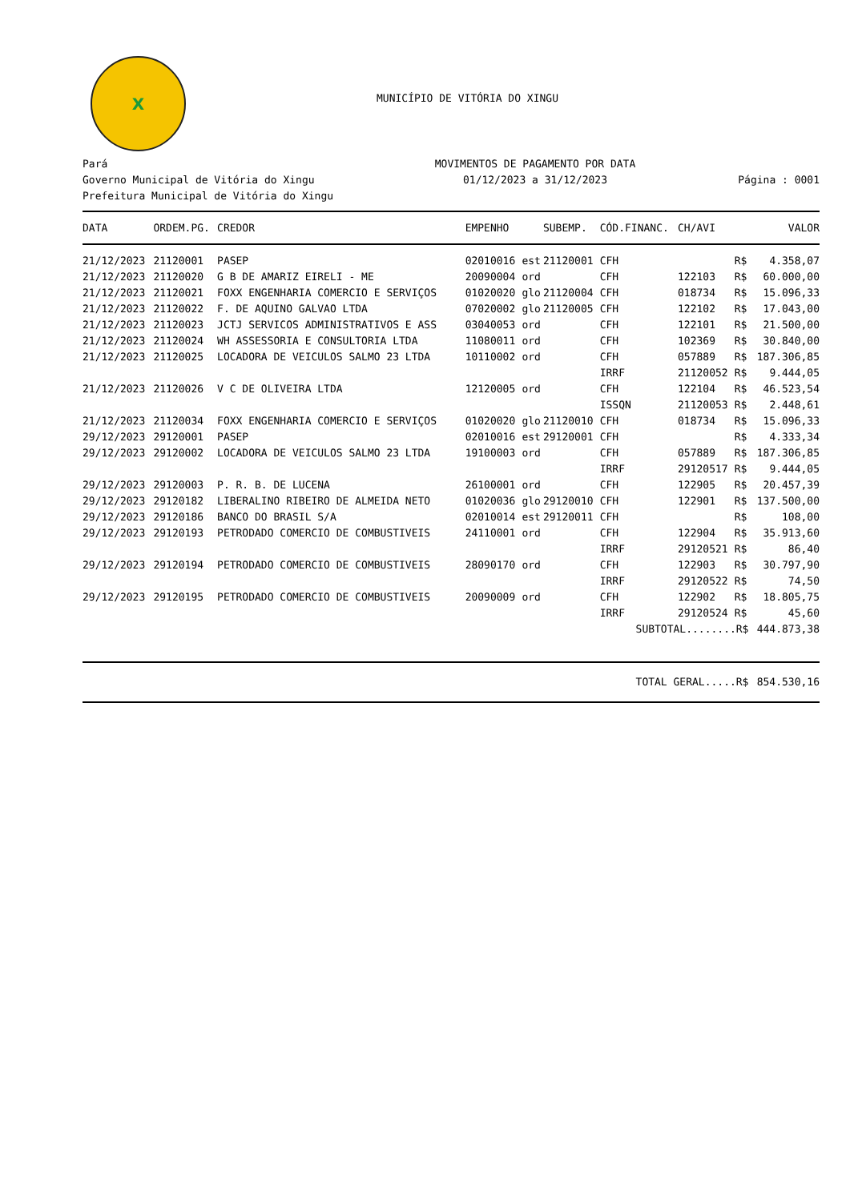X
MUNICÍPIO DE VITÓRIA DO XINGU
Pará
Governo Municipal de Vitória do Xingu
Prefeitura Municipal de Vitória do Xingu
MOVIMENTOS DE PAGAMENTO POR DATA
01/12/2023 a 31/12/2023
Página : 0001
| DATA | ORDEM.PG. | CREDOR | EMPENHO | | SUBEMP. | CÓD.FINANC. | CH/AVI | | VALOR |
| --- | --- | --- | --- | --- | --- | --- | --- | --- | --- |
| 21/12/2023 | 21120001 | PASEP | 02010016 | est | 21120001 | CFH | | R$ | 4.358,07 |
| 21/12/2023 | 21120020 | G B DE AMARIZ EIRELI - ME | 20090004 | ord | | CFH | 122103 | R$ | 60.000,00 |
| 21/12/2023 | 21120021 | FOXX ENGENHARIA COMERCIO E SERVIÇOS | 01020020 | glo | 21120004 | CFH | 018734 | R$ | 15.096,33 |
| 21/12/2023 | 21120022 | F. DE AQUINO GALVAO LTDA | 07020002 | glo | 21120005 | CFH | 122102 | R$ | 17.043,00 |
| 21/12/2023 | 21120023 | JCTJ SERVICOS ADMINISTRATIVOS E ASS | 03040053 | ord | | CFH | 122101 | R$ | 21.500,00 |
| 21/12/2023 | 21120024 | WH ASSESSORIA E CONSULTORIA LTDA | 11080011 | ord | | CFH | 102369 | R$ | 30.840,00 |
| 21/12/2023 | 21120025 | LOCADORA DE VEICULOS SALMO 23 LTDA | 10110002 | ord | | CFH | 057889 | R$ | 187.306,85 |
| | | | | | | IRRF | 21120052 | R$ | 9.444,05 |
| 21/12/2023 | 21120026 | V C DE OLIVEIRA LTDA | 12120005 | ord | | CFH | 122104 | R$ | 46.523,54 |
| | | | | | | ISSQN | 21120053 | R$ | 2.448,61 |
| 21/12/2023 | 21120034 | FOXX ENGENHARIA COMERCIO E SERVIÇOS | 01020020 | glo | 21120010 | CFH | 018734 | R$ | 15.096,33 |
| 29/12/2023 | 29120001 | PASEP | 02010016 | est | 29120001 | CFH | | R$ | 4.333,34 |
| 29/12/2023 | 29120002 | LOCADORA DE VEICULOS SALMO 23 LTDA | 19100003 | ord | | CFH | 057889 | R$ | 187.306,85 |
| | | | | | | IRRF | 29120517 | R$ | 9.444,05 |
| 29/12/2023 | 29120003 | P. R. B. DE LUCENA | 26100001 | ord | | CFH | 122905 | R$ | 20.457,39 |
| 29/12/2023 | 29120182 | LIBERALINO RIBEIRO DE ALMEIDA NETO | 01020036 | glo | 29120010 | CFH | 122901 | R$ | 137.500,00 |
| 29/12/2023 | 29120186 | BANCO DO BRASIL S/A | 02010014 | est | 29120011 | CFH | | R$ | 108,00 |
| 29/12/2023 | 29120193 | PETRODADO COMERCIO DE COMBUSTIVEIS | 24110001 | ord | | CFH | 122904 | R$ | 35.913,60 |
| | | | | | | IRRF | 29120521 | R$ | 86,40 |
| 29/12/2023 | 29120194 | PETRODADO COMERCIO DE COMBUSTIVEIS | 28090170 | ord | | CFH | 122903 | R$ | 30.797,90 |
| | | | | | | IRRF | 29120522 | R$ | 74,50 |
| 29/12/2023 | 29120195 | PETRODADO COMERCIO DE COMBUSTIVEIS | 20090009 | ord | | CFH | 122902 | R$ | 18.805,75 |
| | | | | | | IRRF | 29120524 | R$ | 45,60 |
| | | | | | | SUBTOTAL........R$ | | | 444.873,38 |
| TOTAL GERAL.....R$ | | | | | | | | | 854.530,16 |